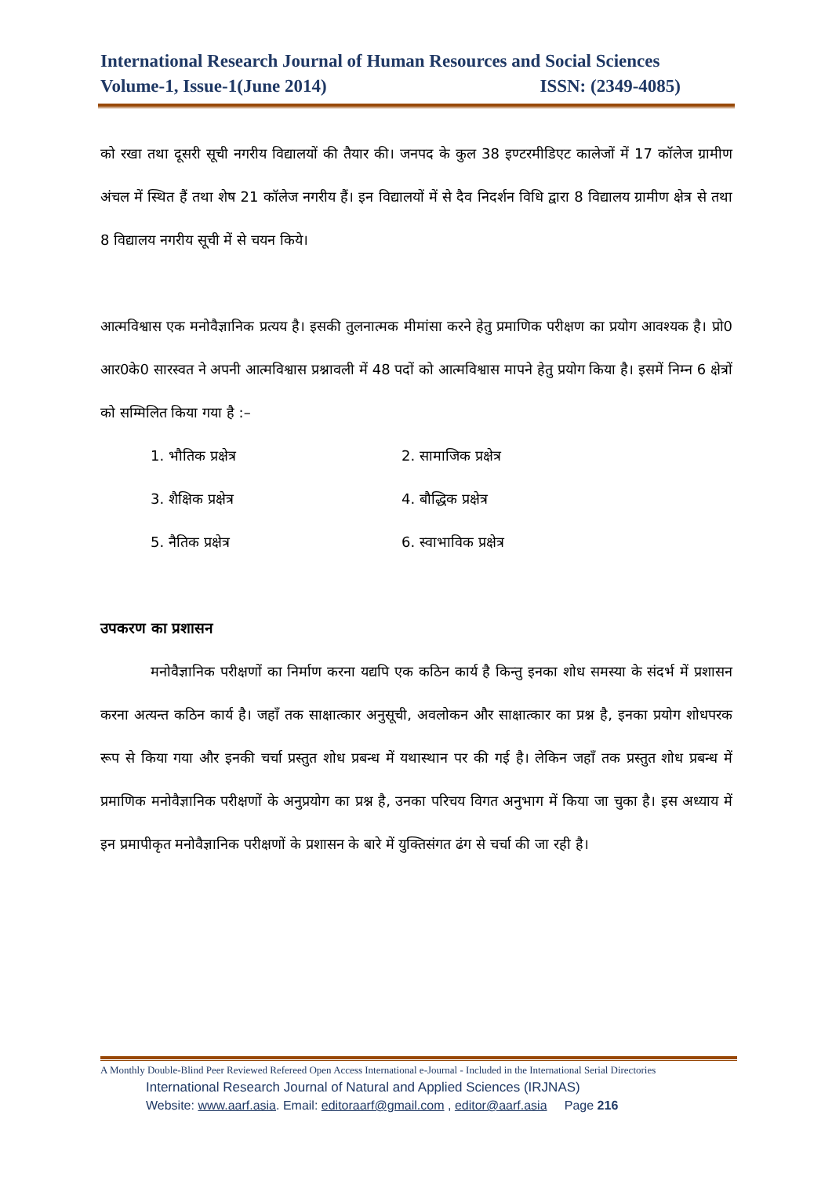International Research Journal of Human Resources and Social Sciences
Volume-1, Issue-1(June 2014) ISSN: (2349-4085)
को रखा तथा दूसरी सूची नगरीय विद्यालयों की तैयार की। जनपद के कुल 38 इण्टरमीडिएट कालेजों में 17 कॉलेज ग्रामीण अंचल में स्थित हैं तथा शेष 21 कॉलेज नगरीय हैं। इन विद्यालयों में से दैव निदर्शन विधि द्वारा 8 विद्यालय ग्रामीण क्षेत्र से तथा 8 विद्यालय नगरीय सूची में से चयन किये।
आत्मविश्वास एक मनोवैज्ञानिक प्रत्यय है। इसकी तुलनात्मक मीमांसा करने हेतु प्रमाणिक परीक्षण का प्रयोग आवश्यक है। प्रो0 आर0के0 सारस्वत ने अपनी आत्मविश्वास प्रश्नावली में 48 पदों को आत्मविश्वास मापने हेतु प्रयोग किया है। इसमें निम्न 6 क्षेत्रों को सम्मिलित किया गया है :–
1. भौतिक प्रक्षेत्र 2. सामाजिक प्रक्षेत्र 3. शैक्षिक प्रक्षेत्र 4. बौद्धिक प्रक्षेत्र 5. नैतिक प्रक्षेत्र 6. स्वाभाविक प्रक्षेत्र
उपकरण का प्रशासन
मनोवैज्ञानिक परीक्षणों का निर्माण करना यद्यपि एक कठिन कार्य है किन्तु इनका शोध समस्या के संदर्भ में प्रशासन करना अत्यन्त कठिन कार्य है। जहाँ तक साक्षात्कार अनुसूची, अवलोकन और साक्षात्कार का प्रश्न है, इनका प्रयोग शोधपरक रूप से किया गया और इनकी चर्चा प्रस्तुत शोध प्रबन्ध में यथास्थान पर की गई है। लेकिन जहाँ तक प्रस्तुत शोध प्रबन्ध में प्रमाणिक मनोवैज्ञानिक परीक्षणों के अनुप्रयोग का प्रश्न है, उनका परिचय विगत अनुभाग में किया जा चुका है। इस अध्याय में इन प्रमापीकृत मनोवैज्ञानिक परीक्षणों के प्रशासन के बारे में युक्तिसंगत ढंग से चर्चा की जा रही है।
A Monthly Double-Blind Peer Reviewed Refereed Open Access International e-Journal - Included in the International Serial Directories
International Research Journal of Natural and Applied Sciences (IRJNAS)
Website: www.aarf.asia. Email: editoraarf@gmail.com , editor@aarf.asia Page 216